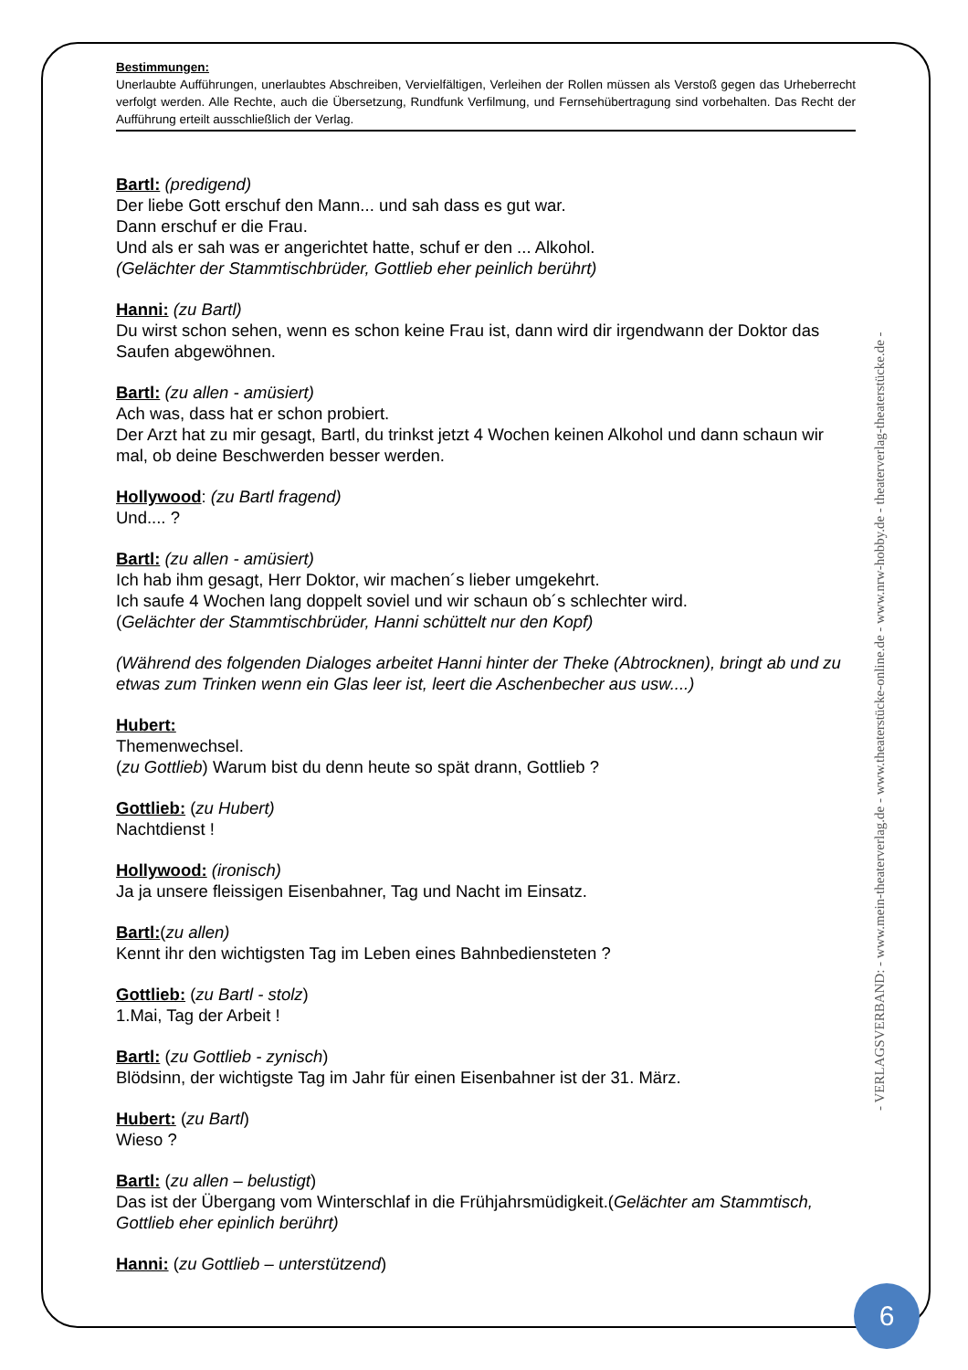Bestimmungen:
Unerlaubte Aufführungen, unerlaubtes Abschreiben, Vervielfältigen, Verleihen der Rollen müssen als Verstoß gegen das Urheberrecht verfolgt werden. Alle Rechte, auch die Übersetzung, Rundfunk Verfilmung, und Fernsehübertragung sind vorbehalten. Das Recht der Aufführung erteilt ausschließlich der Verlag.
Bartl: (predigend)
Der liebe Gott erschuf den Mann... und sah dass es gut war.
Dann erschuf er die Frau.
Und als er sah was er angerichtet hatte, schuf er den ... Alkohol.
(Gelächter der Stammtischbrüder, Gottlieb eher peinlich berührt)
Hanni: (zu Bartl)
Du wirst schon sehen, wenn es schon keine Frau ist, dann wird dir irgendwann der Doktor das Saufen abgewöhnen.
Bartl: (zu allen - amüsiert)
Ach was, dass hat er schon probiert.
Der Arzt hat zu mir gesagt, Bartl, du trinkst jetzt 4 Wochen keinen Alkohol und dann schaun wir mal, ob deine Beschwerden besser werden.
Hollywood: (zu Bartl fragend)
Und.... ?
Bartl: (zu allen - amüsiert)
Ich hab ihm gesagt, Herr Doktor, wir machen´s lieber umgekehrt.
Ich saufe 4 Wochen lang doppelt soviel und wir schaun ob´s schlechter wird.
(Gelächter der Stammtischbrüder, Hanni schüttelt nur den Kopf)
(Während des folgenden Dialoges arbeitet Hanni hinter der Theke (Abtrocknen), bringt ab und zu etwas zum Trinken wenn ein Glas leer ist, leert die Aschenbecher aus usw....)
Hubert:
Themenwechsel.
(zu Gottlieb) Warum bist du denn heute so spät drann, Gottlieb ?
Gottlieb: (zu Hubert)
Nachtdienst !
Hollywood: (ironisch)
Ja ja unsere fleissigen Eisenbahner, Tag und Nacht im Einsatz.
Bartl:(zu allen)
Kennt ihr den wichtigsten Tag im Leben eines Bahnbediensteten ?
Gottlieb: (zu Bartl - stolz)
1.Mai, Tag der Arbeit !
Bartl: (zu Gottlieb - zynisch)
Blödsinn, der wichtigste Tag im Jahr für einen Eisenbahner ist der 31. März.
Hubert: (zu Bartl)
Wieso ?
Bartl: (zu allen – belustigt)
Das ist der Übergang vom Winterschlaf in die Frühjahrsmüdigkeit.(Gelächter am Stammtisch, Gottlieb eher epinlich berührt)
Hanni: (zu Gottlieb – unterstützend)
- VERLAGSVERBAND: - www.mein-theaterverlag.de - www.theaterstücke-online.de - www.nrw-hobby.de - theaterverlag-theaterstücke.de -
6